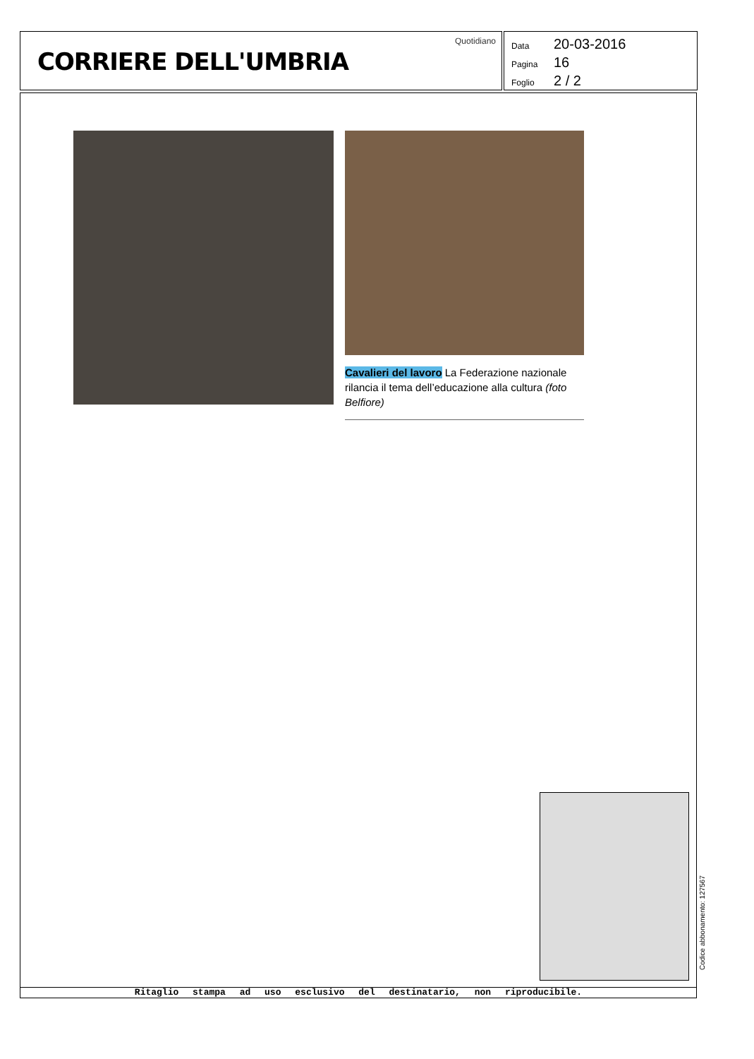CORRIERE DELL'UMBRIA
Quotidiano
Data 20-03-2016
Pagina 16
Foglio 2 / 2
Cavalieri del lavoro La Federazione nazionale rilancia il tema dell’educazione alla cultura (foto Belfiore)
Ritaglio stampa ad uso esclusivo del destinatario, non riproducibile.
Codice abbonamento: 127567